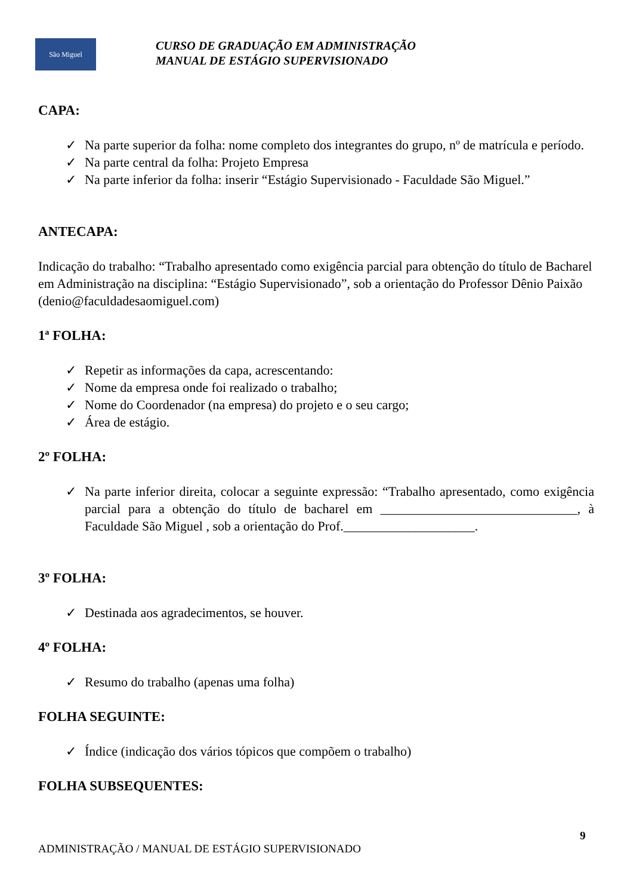São Miguel
CURSO DE GRADUAÇÃO EM ADMINISTRAÇÃO
MANUAL DE ESTÁGIO SUPERVISIONADO
CAPA:
✓ Na parte superior da folha: nome completo dos integrantes do grupo, nº de matrícula e período.
✓ Na parte central da folha: Projeto Empresa
✓ Na parte inferior da folha: inserir “Estágio Supervisionado - Faculdade São Miguel.”
ANTECAPA:
Indicação do trabalho: “Trabalho apresentado como exigência parcial para obtenção do título de Bacharel em Administração na disciplina: “Estágio Supervisionado”, sob a orientação do Professor Dênio Paixão (denio@faculdadesaomiguel.com)
1ª FOLHA:
✓ Repetir as informações da capa, acrescentando:
✓ Nome da empresa onde foi realizado o trabalho;
✓ Nome do Coordenador (na empresa) do projeto e o seu cargo;
✓ Área de estágio.
2º FOLHA:
✓ Na parte inferior direita, colocar a seguinte expressão: “Trabalho apresentado, como exigência parcial para a obtenção do título de bacharel em ______________________________, à Faculdade São Miguel , sob a orientação do Prof.____________________.
3º FOLHA:
✓ Destinada aos agradecimentos, se houver.
4º FOLHA:
✓ Resumo do trabalho (apenas uma folha)
FOLHA SEGUINTE:
✓ Índice (indicação dos vários tópicos que compõem o trabalho)
FOLHA SUBSEQUENTES:
9
ADMINISTRAÇÃO / MANUAL DE ESTÁGIO SUPERVISIONADO